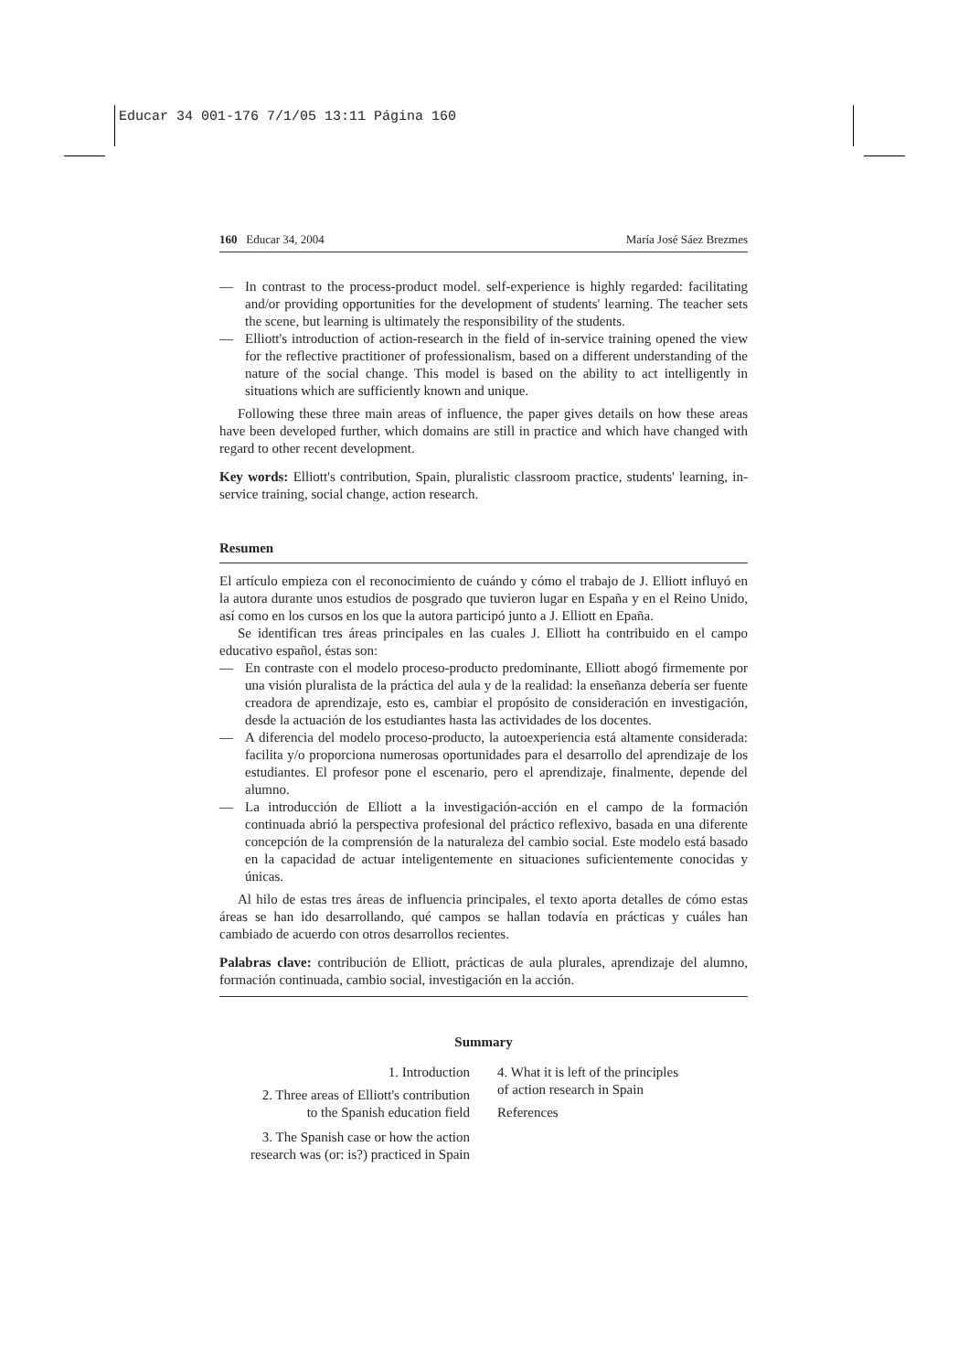Educar 34 001-176 7/1/05 13:11 Página 160
160 Educar 34, 2004 María José Sáez Brezmes
— In contrast to the process-product model. self-experience is highly regarded: facilitating and/or providing opportunities for the development of students' learning. The teacher sets the scene, but learning is ultimately the responsibility of the students.
— Elliott's introduction of action-research in the field of in-service training opened the view for the reflective practitioner of professionalism, based on a different understanding of the nature of the social change. This model is based on the ability to act intelligently in situations which are sufficiently known and unique.
Following these three main areas of influence, the paper gives details on how these areas have been developed further, which domains are still in practice and which have changed with regard to other recent development.
Key words: Elliott's contribution, Spain, pluralistic classroom practice, students' learning, in-service training, social change, action research.
Resumen
El artículo empieza con el reconocimiento de cuándo y cómo el trabajo de J. Elliott influyó en la autora durante unos estudios de posgrado que tuvieron lugar en España y en el Reino Unido, así como en los cursos en los que la autora participó junto a J. Elliott en Epaña.
Se identifican tres áreas principales en las cuales J. Elliott ha contribuido en el campo educativo español, éstas son:
— En contraste con el modelo proceso-producto predominante, Elliott abogó firmemente por una visión pluralista de la práctica del aula y de la realidad: la enseñanza debería ser fuente creadora de aprendizaje, esto es, cambiar el propósito de consideración en investigación, desde la actuación de los estudiantes hasta las actividades de los docentes.
— A diferencia del modelo proceso-producto, la autoexperiencia está altamente considerada: facilita y/o proporciona numerosas oportunidades para el desarrollo del aprendizaje de los estudiantes. El profesor pone el escenario, pero el aprendizaje, finalmente, depende del alumno.
— La introducción de Elliott a la investigación-acción en el campo de la formación continuada abrió la perspectiva profesional del práctico reflexivo, basada en una diferente concepción de la comprensión de la naturaleza del cambio social. Este modelo está basado en la capacidad de actuar inteligentemente en situaciones suficientemente conocidas y únicas.
Al hilo de estas tres áreas de influencia principales, el texto aporta detalles de cómo estas áreas se han ido desarrollando, qué campos se hallan todavía en prácticas y cuáles han cambiado de acuerdo con otros desarrollos recientes.
Palabras clave: contribución de Elliott, prácticas de aula plurales, aprendizaje del alumno, formación continuada, cambio social, investigación en la acción.
Summary
1. Introduction
2. Three areas of Elliott's contribution
to the Spanish education field
3. The Spanish case or how the action
research was (or: is?) practiced in Spain
4. What it is left of the principles
of action research in Spain
References